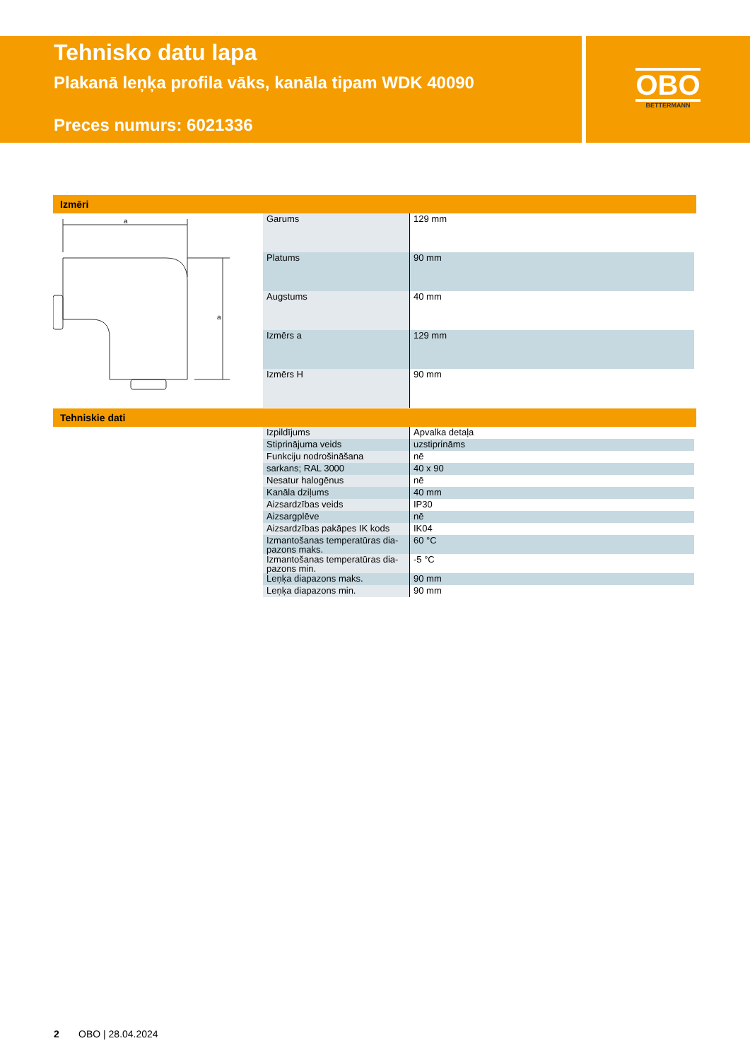Tehnisko datu lapa
Plakanā leņķa profila vāks, kanāla tipam WDK 40090
Preces numurs: 6021336
OBO
BETTERMANN
Izmēri
a
a
| Garums | 129 mm |
| Platums | 90 mm |
| Augstums | 40 mm |
| Izmērs a | 129 mm |
| Izmērs H | 90 mm |
Tehniskie dati
| Izpildījums | Apvalka detaļa |
| Stiprinājuma veids | uzstiprināms |
| Funkciju nodrošināšana | nē |
| sarkans; RAL 3000 | 40 x 90 |
| Nesatur halogēnus | nē |
| Kanāla dziļums | 40 mm |
| Aizsardzības veids | IP30 |
| Aizsargplēve | nē |
| Aizsardzības pakāpes IK kods | IK04 |
| Izmantošanas temperatūras dia-pazons maks. | 60 °C |
| Izmantošanas temperatūras dia-pazons min. | -5 °C |
| Leņķa diapazons maks. | 90 mm |
| Leņķa diapazons min. | 90 mm |
2 OBO | 28.04.2024